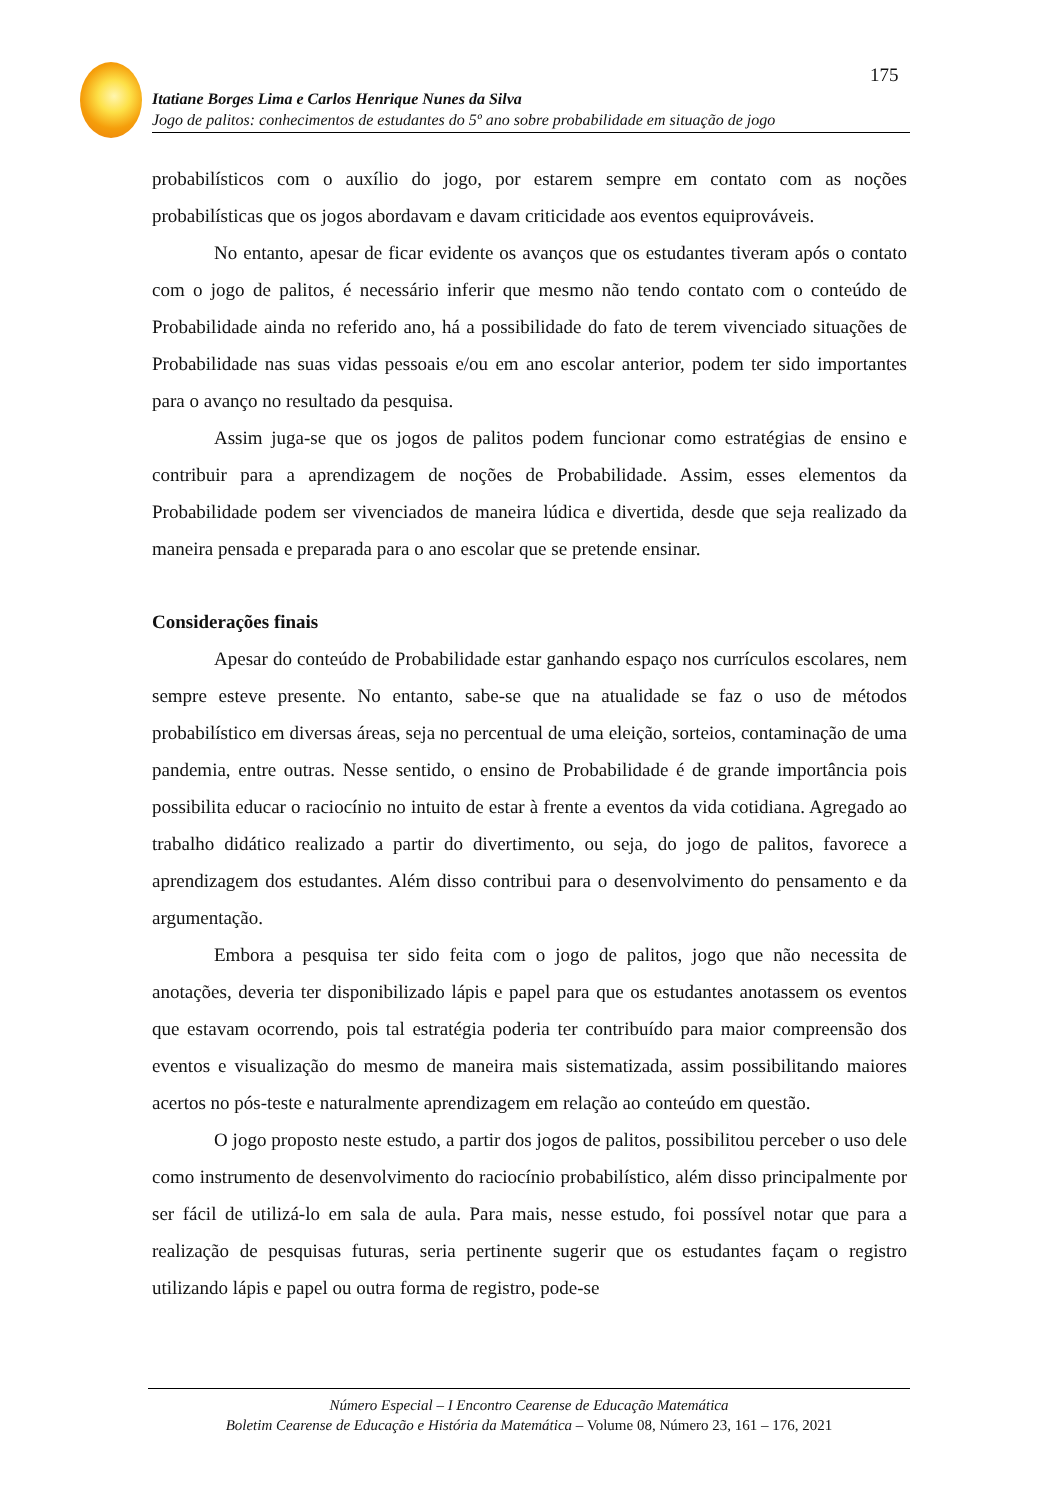175
Itatiane Borges Lima e Carlos Henrique Nunes da Silva
Jogo de palitos: conhecimentos de estudantes do 5º ano sobre probabilidade em situação de jogo
probabilísticos com o auxílio do jogo, por estarem sempre em contato com as noções probabilísticas que os jogos abordavam e davam criticidade aos eventos equiprováveis.
No entanto, apesar de ficar evidente os avanços que os estudantes tiveram após o contato com o jogo de palitos, é necessário inferir que mesmo não tendo contato com o conteúdo de Probabilidade ainda no referido ano, há a possibilidade do fato de terem vivenciado situações de Probabilidade nas suas vidas pessoais e/ou em ano escolar anterior, podem ter sido importantes para o avanço no resultado da pesquisa.
Assim juga-se que os jogos de palitos podem funcionar como estratégias de ensino e contribuir para a aprendizagem de noções de Probabilidade. Assim, esses elementos da Probabilidade podem ser vivenciados de maneira lúdica e divertida, desde que seja realizado da maneira pensada e preparada para o ano escolar que se pretende ensinar.
Considerações finais
Apesar do conteúdo de Probabilidade estar ganhando espaço nos currículos escolares, nem sempre esteve presente. No entanto, sabe-se que na atualidade se faz o uso de métodos probabilístico em diversas áreas, seja no percentual de uma eleição, sorteios, contaminação de uma pandemia, entre outras. Nesse sentido, o ensino de Probabilidade é de grande importância pois possibilita educar o raciocínio no intuito de estar à frente a eventos da vida cotidiana. Agregado ao trabalho didático realizado a partir do divertimento, ou seja, do jogo de palitos, favorece a aprendizagem dos estudantes. Além disso contribui para o desenvolvimento do pensamento e da argumentação.
Embora a pesquisa ter sido feita com o jogo de palitos, jogo que não necessita de anotações, deveria ter disponibilizado lápis e papel para que os estudantes anotassem os eventos que estavam ocorrendo, pois tal estratégia poderia ter contribuído para maior compreensão dos eventos e visualização do mesmo de maneira mais sistematizada, assim possibilitando maiores acertos no pós-teste e naturalmente aprendizagem em relação ao conteúdo em questão.
O jogo proposto neste estudo, a partir dos jogos de palitos, possibilitou perceber o uso dele como instrumento de desenvolvimento do raciocínio probabilístico, além disso principalmente por ser fácil de utilizá-lo em sala de aula. Para mais, nesse estudo, foi possível notar que para a realização de pesquisas futuras, seria pertinente sugerir que os estudantes façam o registro utilizando lápis e papel ou outra forma de registro, pode-se
Número Especial – I Encontro Cearense de Educação Matemática
Boletim Cearense de Educação e História da Matemática – Volume 08, Número 23, 161 – 176, 2021